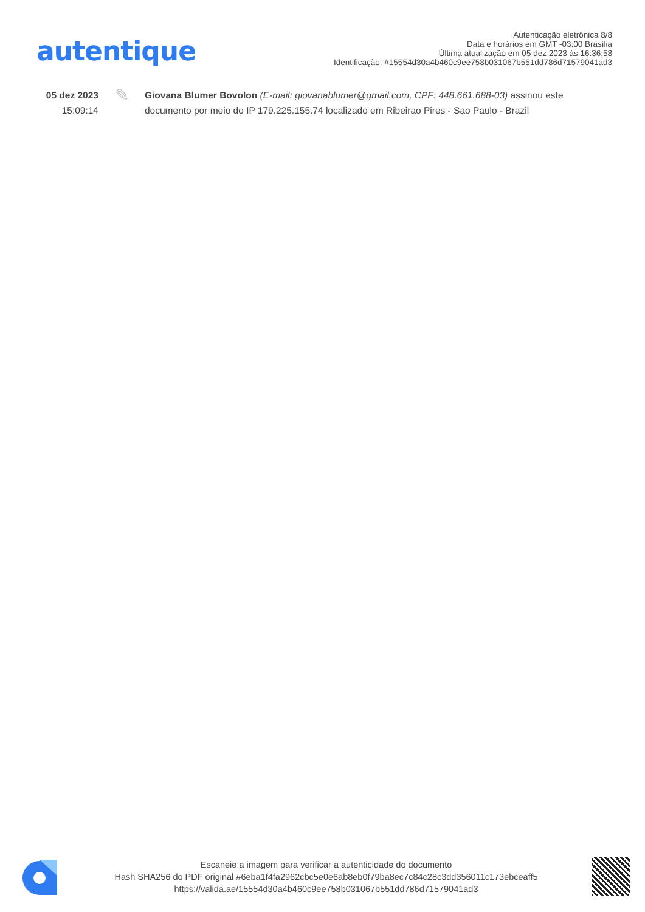autentique
Autenticação eletrônica 8/8
Data e horários em GMT -03:00 Brasília
Última atualização em 05 dez 2023 às 16:36:58
Identificação: #15554d30a4b460c9ee758b031067b551dd786d71579041ad3
05 dez 2023
15:09:14
✎
Giovana Blumer Bovolon (E-mail: giovanablumer@gmail.com, CPF: 448.661.688-03) assinou este documento por meio do IP 179.225.155.74 localizado em Ribeirao Pires - Sao Paulo - Brazil
Escaneie a imagem para verificar a autenticidade do documento
Hash SHA256 do PDF original #6eba1f4fa2962cbc5e0e6ab8eb0f79ba8ec7c84c28c3dd356011c173ebceaff5
https://valida.ae/15554d30a4b460c9ee758b031067b551dd786d71579041ad3